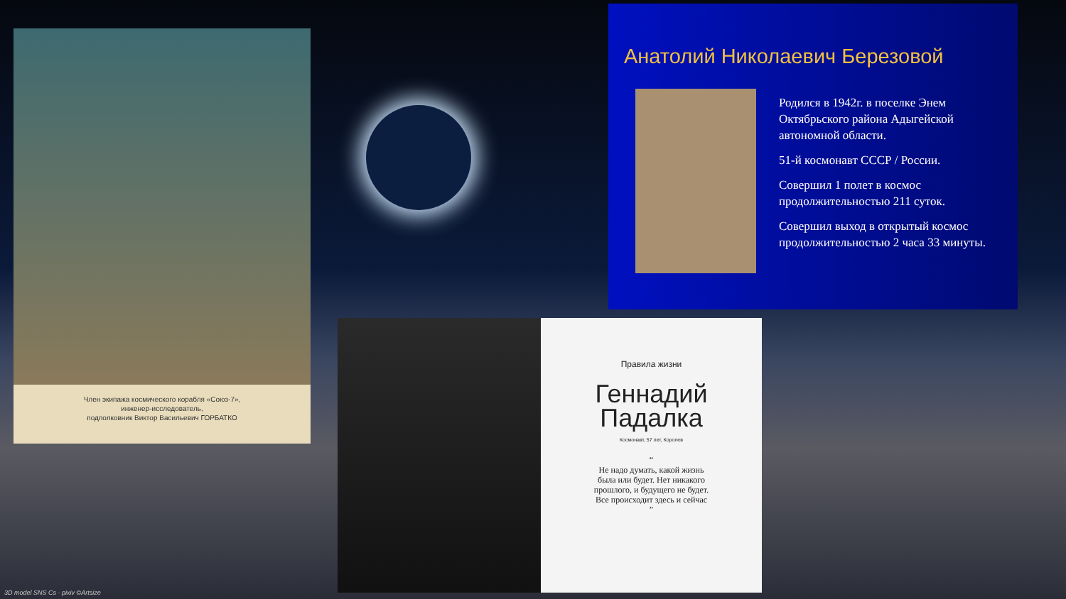Член экипажа космического корабля «Союз-7»,
инженер-исследователь,
подполковник Виктор Васильевич ГОРБАТКО
Анатолий Николаевич Березовой
Родился в 1942г. в поселке Энем Октябрьского района Адыгейской автономной области.
51-й космонавт СССР / России.
Совершил 1 полет в космос продолжительностью 211 суток.
Совершил выход в открытый космос продолжительностью 2 часа 33 минуты.
Правила жизни
Геннадий
Падалка
Космонавт, 57 лет, Королев
“
Не надо думать, какой жизнь
была или будет. Нет никакого
прошлого, и будущего не будет.
Все происходит здесь и сейчас
”
3D model SNS Cs · pixiv ©Artsize